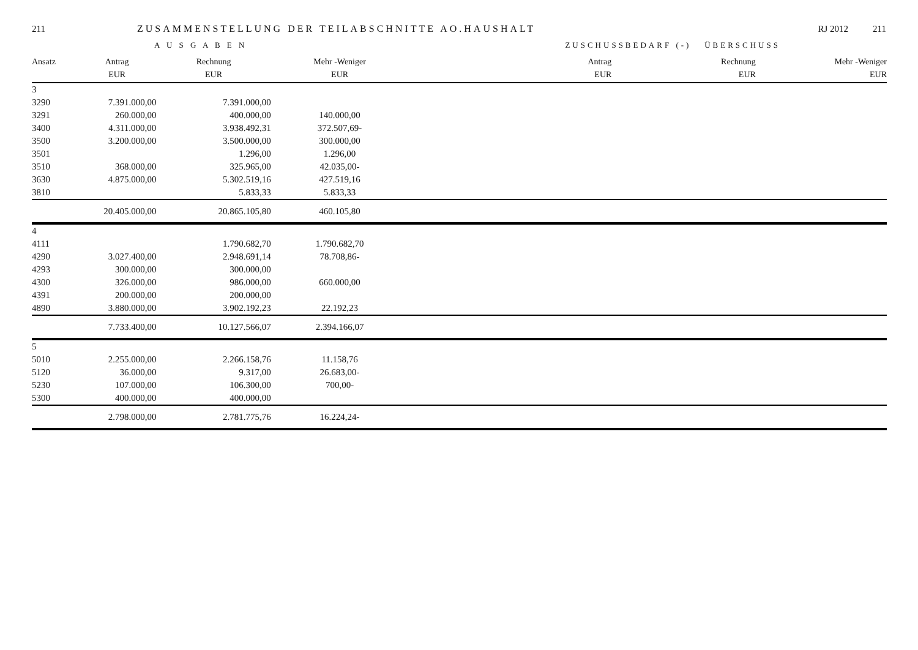211 ZUSAMMENSTELLUNG DER TEILABSCHNITTE AO.HAUSHALT RJ 2012 211
A U S G A B E N ZUSCHUSSBEDARF (-) ÜBERSCHUSS
| Ansatz | Antrag | Rechnung | Mehr -Weniger | Antrag | Rechnung | Mehr -Weniger |
| --- | --- | --- | --- | --- | --- | --- |
| | EUR | EUR | EUR | EUR | EUR | EUR |
| 3 | | | | | | |
| 3290 | 7.391.000,00 | 7.391.000,00 | | | | |
| 3291 | 260.000,00 | 400.000,00 | 140.000,00 | | | |
| 3400 | 4.311.000,00 | 3.938.492,31 | 372.507,69- | | | |
| 3500 | 3.200.000,00 | 3.500.000,00 | 300.000,00 | | | |
| 3501 | | 1.296,00 | 1.296,00 | | | |
| 3510 | 368.000,00 | 325.965,00 | 42.035,00- | | | |
| 3630 | 4.875.000,00 | 5.302.519,16 | 427.519,16 | | | |
| 3810 | | 5.833,33 | 5.833,33 | | | |
| | 20.405.000,00 | 20.865.105,80 | 460.105,80 | | | |
| 4 | | | | | | |
| 4111 | | 1.790.682,70 | 1.790.682,70 | | | |
| 4290 | 3.027.400,00 | 2.948.691,14 | 78.708,86- | | | |
| 4293 | 300.000,00 | 300.000,00 | | | | |
| 4300 | 326.000,00 | 986.000,00 | 660.000,00 | | | |
| 4391 | 200.000,00 | 200.000,00 | | | | |
| 4890 | 3.880.000,00 | 3.902.192,23 | 22.192,23 | | | |
| | 7.733.400,00 | 10.127.566,07 | 2.394.166,07 | | | |
| 5 | | | | | | |
| 5010 | 2.255.000,00 | 2.266.158,76 | 11.158,76 | | | |
| 5120 | 36.000,00 | 9.317,00 | 26.683,00- | | | |
| 5230 | 107.000,00 | 106.300,00 | 700,00- | | | |
| 5300 | 400.000,00 | 400.000,00 | | | | |
| | 2.798.000,00 | 2.781.775,76 | 16.224,24- | | | |